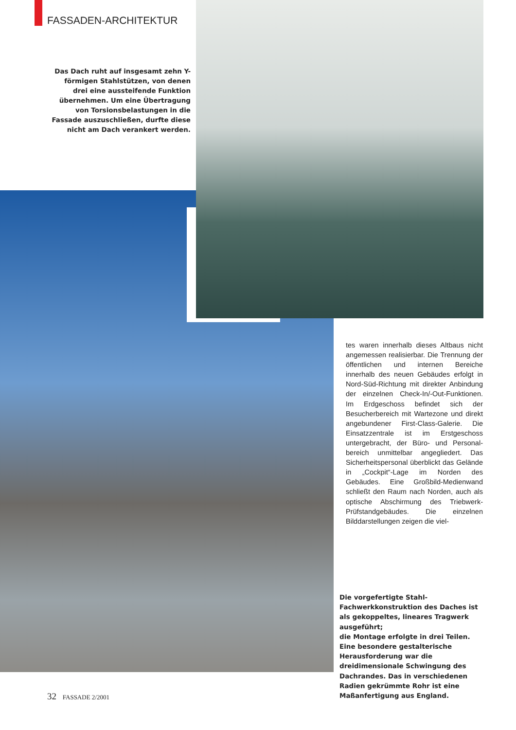FASSADEN-ARCHITEKTUR
Das Dach ruht auf insgesamt zehn Y-förmigen Stahlstützen, von denen drei eine aussteifende Funktion übernehmen. Um eine Übertragung von Torsions­belastungen in die Fassade auszuschließen, durfte diese nicht am Dach verankert werden.
tes waren innerhalb dieses Altbaus nicht angemessen realisierbar. Die Trennung der öffentlichen und internen Bereiche innerhalb des neuen Gebäudes erfolgt in Nord-Süd-Richtung mit direkter Anbin­dung der einzelnen Check-In/-Out-Funktionen. Im Erdgeschoss befindet sich der Besucherbereich mit Wartezone und direkt angebundener First-Class-Galerie. Die Einsatzzentrale ist im Erstgeschoss untergebracht, der Büro- und Personal­bereich unmittelbar angegliedert. Das Sicherheitspersonal überblickt das Gelände in „Cockpit“-Lage im Norden des Gebäudes. Eine Großbild-Medien­wand schließt den Raum nach Norden, auch als optische Abschirmung des Triebwerk-Prüfstandgebäudes. Die ein­zelnen Bilddarstellungen zeigen die viel-
Die vorgefertigte Stahl-Fachwerkkonstruk­tion des Daches ist als gekoppeltes, lineares Tragwerk ausgeführt;
die Montage erfolgte in drei Teilen. Eine besondere gestalterische Herausforderung war die dreidimensionale Schwingung des Dachrandes. Das in verschiedenen Radien gekrümmte Rohr ist eine Maßanfertigung aus England.
32 FASSADE 2/2001